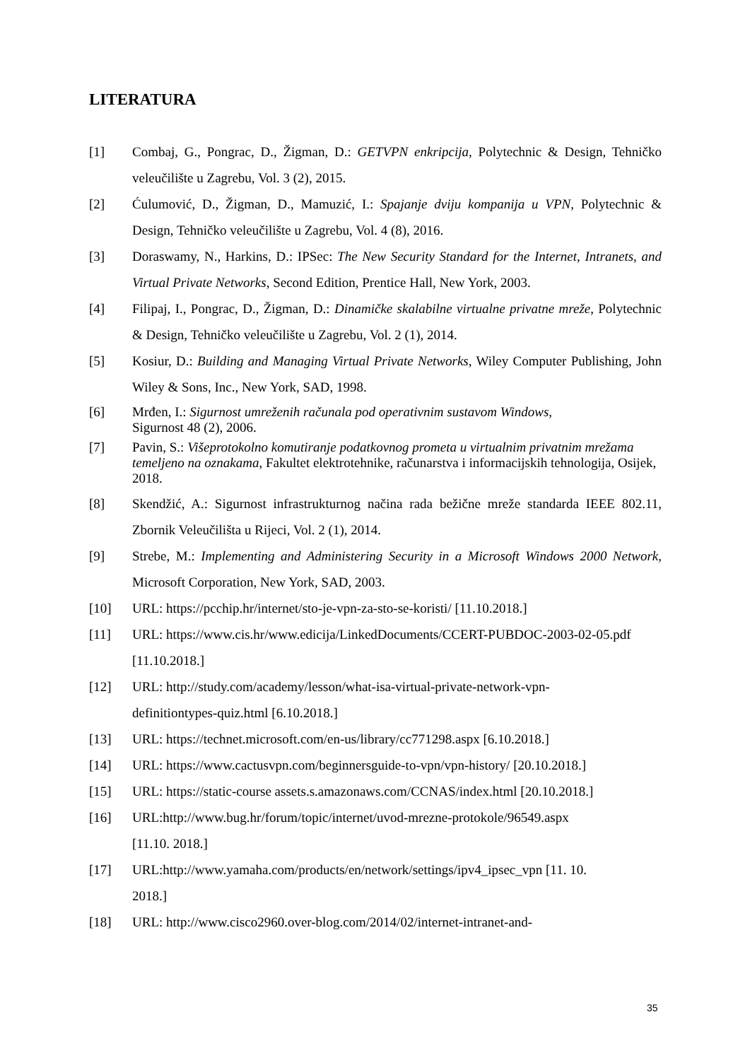LITERATURA
[1] Combaj, G., Pongrac, D., Žigman, D.: GETVPN enkripcija, Polytechnic & Design, Tehničko veleučilište u Zagrebu, Vol. 3 (2), 2015.
[2] Ćulumović, D., Žigman, D., Mamuzić, I.: Spajanje dviju kompanija u VPN, Polytechnic & Design, Tehničko veleučilište u Zagrebu, Vol. 4 (8), 2016.
[3] Doraswamy, N., Harkins, D.: IPSec: The New Security Standard for the Internet, Intranets, and Virtual Private Networks, Second Edition, Prentice Hall, New York, 2003.
[4] Filipaj, I., Pongrac, D., Žigman, D.: Dinamičke skalabilne virtualne privatne mreže, Polytechnic & Design, Tehničko veleučilište u Zagrebu, Vol. 2 (1), 2014.
[5] Kosiur, D.: Building and Managing Virtual Private Networks, Wiley Computer Publishing, John Wiley & Sons, Inc., New York, SAD, 1998.
[6] Mrđen, I.: Sigurnost umreženih računala pod operativnim sustavom Windows,
Sigurnost 48 (2), 2006.
[7] Pavin, S.: Višeprotokolno komutiranje podatkovnog prometa u virtualnim privatnim mrežama temeljeno na oznakama, Fakultet elektrotehnike, računarstva i informacijskih tehnologija, Osijek, 2018.
[8] Skendžić, A.: Sigurnost infrastrukturnog načina rada bežične mreže standarda IEEE 802.11, Zbornik Veleučilišta u Rijeci, Vol. 2 (1), 2014.
[9] Strebe, M.: Implementing and Administering Security in a Microsoft Windows 2000 Network, Microsoft Corporation, New York, SAD, 2003.
[10] URL: https://pcchip.hr/internet/sto-je-vpn-za-sto-se-koristi/ [11.10.2018.]
[11] URL: https://www.cis.hr/www.edicija/LinkedDocuments/CCERT-PUBDOC-2003-02-05.pdf [11.10.2018.]
[12] URL: http://study.com/academy/lesson/what-isa-virtual-private-network-vpn-
definitiontypes-quiz.html [6.10.2018.]
[13] URL: https://technet.microsoft.com/en-us/library/cc771298.aspx [6.10.2018.]
[14] URL: https://www.cactusvpn.com/beginnersguide-to-vpn/vpn-history/ [20.10.2018.]
[15] URL: https://static-course assets.s.amazonaws.com/CCNAS/index.html [20.10.2018.]
[16] URL:http://www.bug.hr/forum/topic/internet/uvod-mrezne-protokole/96549.aspx
[11.10. 2018.]
[17] URL:http://www.yamaha.com/products/en/network/settings/ipv4_ipsec_vpn [11. 10.
2018.]
[18] URL: http://www.cisco2960.over-blog.com/2014/02/internet-intranet-and-
35